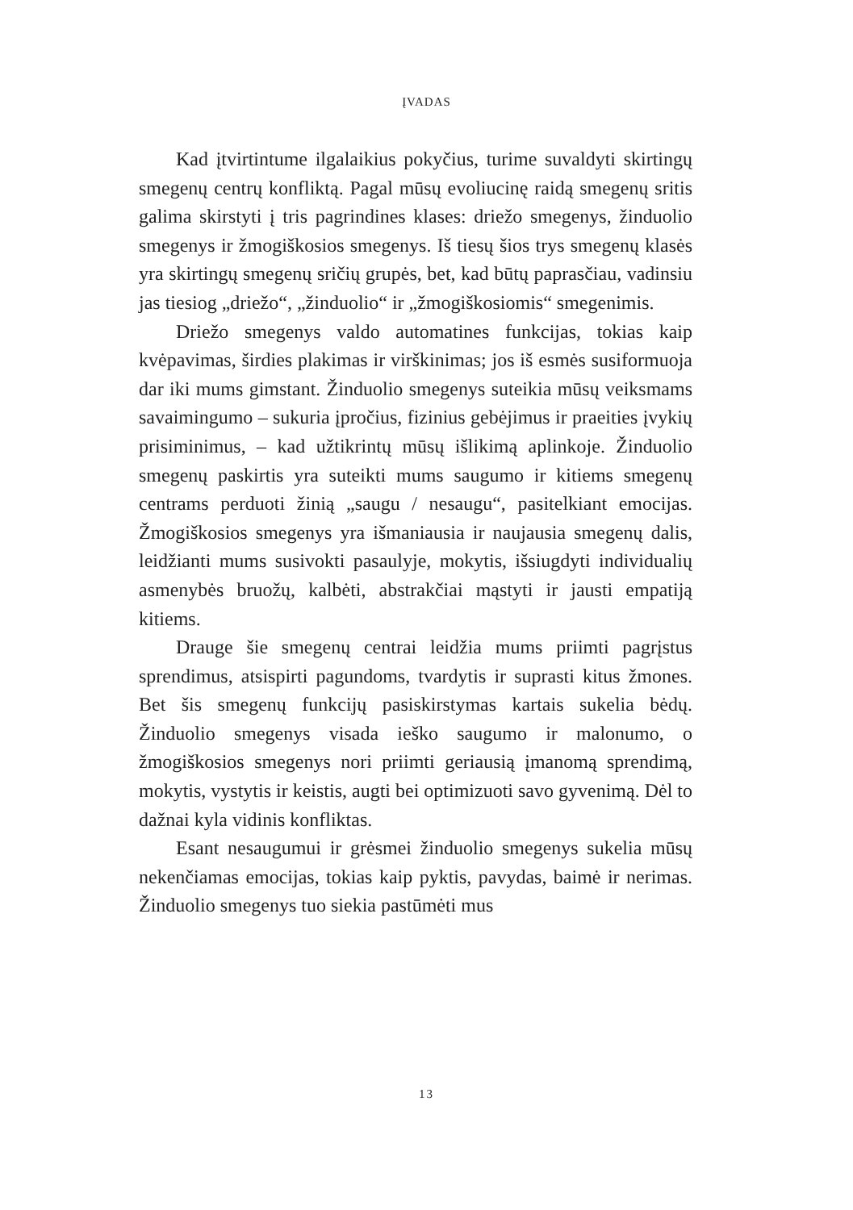ĮVADAS
Kad įtvirtintume ilgalaikius pokyčius, turime suvaldyti skirtingų smegenų centrų konfliktą. Pagal mūsų evoliucinę raidą smegenų sritis galima skirstyti į tris pagrindines klases: driežo smegenys, žinduolio smegenys ir žmogiškosios smegenys. Iš tiesų šios trys smegenų klasės yra skirtingų smegenų sričių grupės, bet, kad būtų paprasčiau, vadinsiu jas tiesiog „driežo“, „žinduolio“ ir „žmogiškosiomis“ smegenimis.
Driežo smegenys valdo automatines funkcijas, tokias kaip kvėpavimas, širdies plakimas ir virškinimas; jos iš esmės susiformuoja dar iki mums gimstant. Žinduolio smegenys suteikia mūsų veiksmams savaimingumo – sukuria įpročius, fizinius gebėjimus ir praeities įvykių prisiminimus, – kad užtikrintų mūsų išlikimą aplinkoje. Žinduolio smegenų paskirtis yra suteikti mums saugumo ir kitiems smegenų centrams perduoti žinią „saugu / nesaugu“, pasitelkiant emocijas. Žmogiškosios smegenys yra išmaniausia ir naujausia smegenų dalis, leidžianti mums susivokti pasaulyje, mokytis, išsiugdyti individualių asmenybės bruožų, kalbėti, abstrakčiai mąstyti ir jausti empatiją kitiems.
Drauge šie smegenų centrai leidžia mums priimti pagrįstus sprendimus, atsispirti pagundoms, tvardytis ir suprasti kitus žmones. Bet šis smegenų funkcijų pasiskirstymas kartais sukelia bėdų. Žinduolio smegenys visada ieško saugumo ir malonumo, o žmogiškosios smegenys nori priimti geriausią įmanomą sprendimą, mokytis, vystytis ir keistis, augti bei optimizuoti savo gyvenimą. Dėl to dažnai kyla vidinis konfliktas.
Esant nesaugumui ir grėsmei žinduolio smegenys sukelia mūsų nekenčiamas emocijas, tokias kaip pyktis, pavydas, baimė ir nerimas. Žinduolio smegenys tuo siekia pastūmėti mus
13